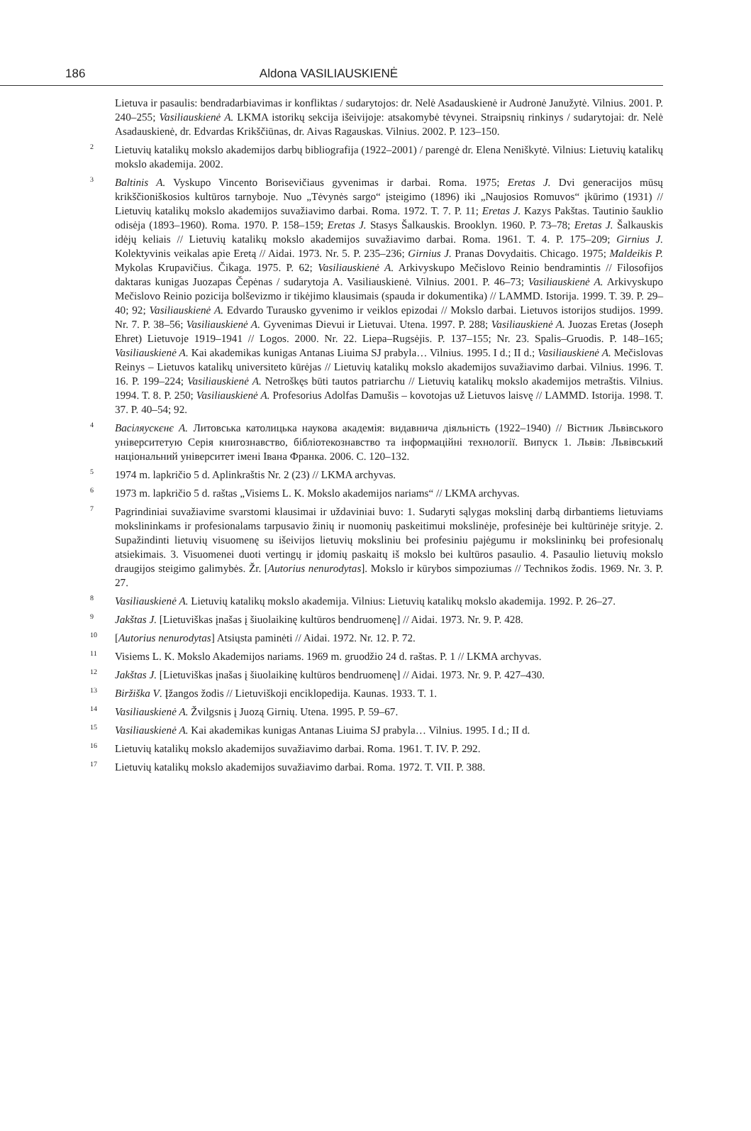186 Aldona VASILIAUSKIENĖ
Lietuva ir pasaulis: bendradarbiavimas ir konfliktas / sudarytojos: dr. Nelė Asadauskienė ir Audronė Janužytė. Vilnius. 2001. P. 240–255; Vasiliauskienė A. LKMA istorikų sekcija išeivijoje: atsakomybė tėvynei. Straipsnių rinkinys / sudarytojai: dr. Nelė Asadauskienė, dr. Edvardas Krikščiūnas, dr. Aivas Ragauskas. Vilnius. 2002. P. 123–150.
<sup>2</sup>
Lietuvių katalikų mokslo akademijos darbų bibliografija (1922–2001) / parengė dr. Elena Neniškytė. Vilnius: Lietuvių katalikų mokslo akademija. 2002.
<sup>3</sup>
Baltinis A. Vyskupo Vincento Borisevičiaus gyvenimas ir darbai. Roma. 1975; Eretas J. Dvi generacijos mūsų krikščioniškosios kultūros tarnyboje. Nuo „Tėvynės sargo“ įsteigimo (1896) iki „Naujosios Romuvos“ įkūrimo (1931) // Lietuvių katalikų mokslo akademijos suvažiavimo darbai. Roma. 1972. T. 7. P. 11; Eretas J. Kazys Pakštas. Tautinio šauklio odisėja (1893–1960). Roma. 1970. P. 158–159; Eretas J. Stasys Šalkauskis. Brooklyn. 1960. P. 73–78; Eretas J. Šalkauskis idėjų keliais // Lietuvių katalikų mokslo akademijos suvažiavimo darbai. Roma. 1961. T. 4. P. 175–209; Girnius J. Kolektyvinis veikalas apie Eretą // Aidai. 1973. Nr. 5. P. 235–236; Girnius J. Pranas Dovydaitis. Chicago. 1975; Maldeikis P. Mykolas Krupavičius. Čikaga. 1975. P. 62; Vasiliauskienė A. Arkivyskupo Mečislovo Reinio bendramintis // Filosofijos daktaras kunigas Juozapas Čepėnas / sudarytoja A. Vasiliauskienė. Vilnius. 2001. P. 46–73; Vasiliauskienė A. Arkivyskupo Mečislovo Reinio pozicija bolševizmo ir tikėjimo klausimais (spauda ir dokumentika) // LAMMD. Istorija. 1999. T. 39. P. 29–40; 92; Vasiliauskienė A. Edvardo Turausko gyvenimo ir veiklos epizodai // Mokslo darbai. Lietuvos istorijos studijos. 1999. Nr. 7. P. 38–56; Vasiliauskienė A. Gyvenimas Dievui ir Lietuvai. Utena. 1997. P. 288; Vasiliauskienė A. Juozas Eretas (Joseph Ehret) Lietuvoje 1919–1941 // Logos. 2000. Nr. 22. Liepa–Rugsėjis. P. 137–155; Nr. 23. Spalis–Gruodis. P. 148–165; Vasiliauskienė A. Kai akademikas kunigas Antanas Liuima SJ prabyla… Vilnius. 1995. I d.; II d.; Vasiliauskienė A. Mečislovas Reinys – Lietuvos katalikų universiteto kūrėjas // Lietuvių katalikų mokslo akademijos suvažiavimo darbai. Vilnius. 1996. T. 16. P. 199–224; Vasiliauskienė A. Netroškęs būti tautos patriarchu // Lietuvių katalikų mokslo akademijos metraštis. Vilnius. 1994. T. 8. P. 250; Vasiliauskienė A. Profesorius Adolfas Damušis – kovotojas už Lietuvos laisvę // LAMMD. Istorija. 1998. T. 37. P. 40–54; 92.
<sup>4</sup>
Васіляускєнє А. Литовська католицька наукова академія: видавнича діяльність (1922–1940) // Вістник Львівського університетую Серія книгознавство, бібліотекознавство та інформаційні технології. Випуск 1. Львів: Львівський національний університет імені Івана Франка. 2006. С. 120–132.
<sup>5</sup>
1974 m. lapkričio 5 d. Aplinkraštis Nr. 2 (23) // LKMA archyvas.
<sup>6</sup>
1973 m. lapkričio 5 d. raštas „Visiems L. K. Mokslo akademijos nariams“ // LKMA archyvas.
<sup>7</sup>
Pagrindiniai suvažiavime svarstomi klausimai ir uždaviniai buvo: 1. Sudaryti sąlygas mokslinį darbą dirbantiems lietuviams mokslininkams ir profesionalams tarpusavio žinių ir nuomonių paskeitimui mokslinėje, profesinėje bei kultūrinėje srityje. 2. Supažindinti lietuvių visuomenę su išeivijos lietuvių moksliniu bei profesiniu pajėgumu ir mokslininkų bei profesionalų atsiekimais. 3. Visuomenei duoti vertingų ir įdomių paskaitų iš mokslo bei kultūros pasaulio. 4. Pasaulio lietuvių mokslo draugijos steigimo galimybės. Žr. [Autorius nenurodytas]. Mokslo ir kūrybos simpoziumas // Technikos žodis. 1969. Nr. 3. P. 27.
<sup>8</sup>
Vasiliauskienė A. Lietuvių katalikų mokslo akademija. Vilnius: Lietuvių katalikų mokslo akademija. 1992. P. 26–27.
<sup>9</sup>
Jakštas J. [Lietuviškas įnašas į šiuolaikinę kultūros bendruomenę] // Aidai. 1973. Nr. 9. P. 428.
<sup>10</sup>
[Autorius nenurodytas] Atsiųsta paminėti // Aidai. 1972. Nr. 12. P. 72.
<sup>11</sup>
Visiems L. K. Mokslo Akademijos nariams. 1969 m. gruodžio 24 d. raštas. P. 1 // LKMA archyvas.
<sup>12</sup>
Jakštas J. [Lietuviškas įnašas į šiuolaikinę kultūros bendruomenę] // Aidai. 1973. Nr. 9. P. 427–430.
<sup>13</sup>
Biržiška V. Įžangos žodis // Lietuviškoji enciklopedija. Kaunas. 1933. T. 1.
<sup>14</sup>
Vasiliauskienė A. Žvilgsnis į Juozą Girnių. Utena. 1995. P. 59–67.
<sup>15</sup>
Vasiliauskienė A. Kai akademikas kunigas Antanas Liuima SJ prabyla… Vilnius. 1995. I d.; II d.
<sup>16</sup>
Lietuvių katalikų mokslo akademijos suvažiavimo darbai. Roma. 1961. T. IV. P. 292.
<sup>17</sup>
Lietuvių katalikų mokslo akademijos suvažiavimo darbai. Roma. 1972. T. VII. P. 388.